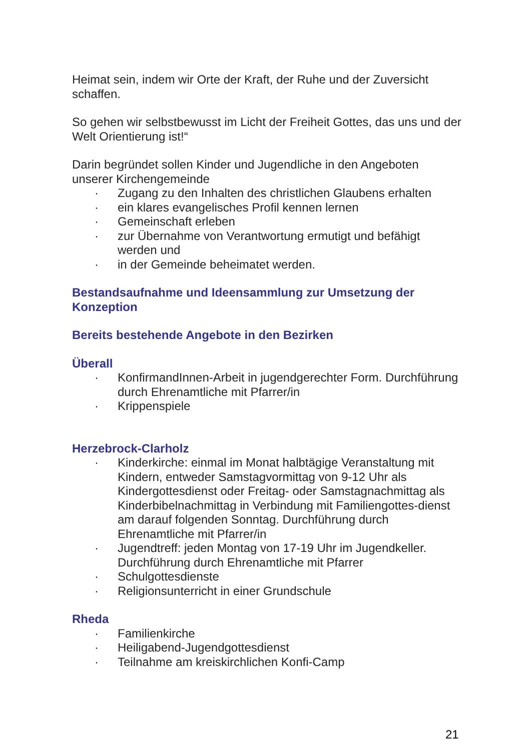Heimat sein, indem wir Orte der Kraft, der Ruhe und der Zuversicht schaffen.
So gehen wir selbstbewusst im Licht der Freiheit Gottes, das uns und der Welt Orientierung ist!“
Darin begründet sollen Kinder und Jugendliche in den Angeboten unserer Kirchengemeinde
· Zugang zu den Inhalten des christlichen Glaubens erhalten
· ein klares evangelisches Profil kennen lernen
· Gemeinschaft erleben
· zur Übernahme von Verantwortung ermutigt und befähigt werden und
· in der Gemeinde beheimatet werden.
Bestandsaufnahme und Ideensammlung zur Umsetzung der Konzeption
Bereits bestehende Angebote in den Bezirken
Überall
· KonfirmandInnen-Arbeit in jugendgerechter Form. Durchführung durch Ehrenamtliche mit Pfarrer/in
· Krippenspiele
Herzebrock-Clarholz
· Kinderkirche: einmal im Monat halbtägige Veranstaltung mit Kindern, entweder Samstagvormittag von 9-12 Uhr als Kindergottesdienst oder Freitag- oder Samstagnachmittag als Kinderbibelnachmittag in Verbindung mit Familiengottes-dienst am darauf folgenden Sonntag. Durchführung durch Ehrenamtliche mit Pfarrer/in
· Jugendtreff: jeden Montag von 17-19 Uhr im Jugendkeller. Durchführung durch Ehrenamtliche mit Pfarrer
· Schulgottesdienste
· Religionsunterricht in einer Grundschule
Rheda
· Familienkirche
· Heiligabend-Jugendgottesdienst
· Teilnahme am kreiskirchlichen Konfi-Camp
21